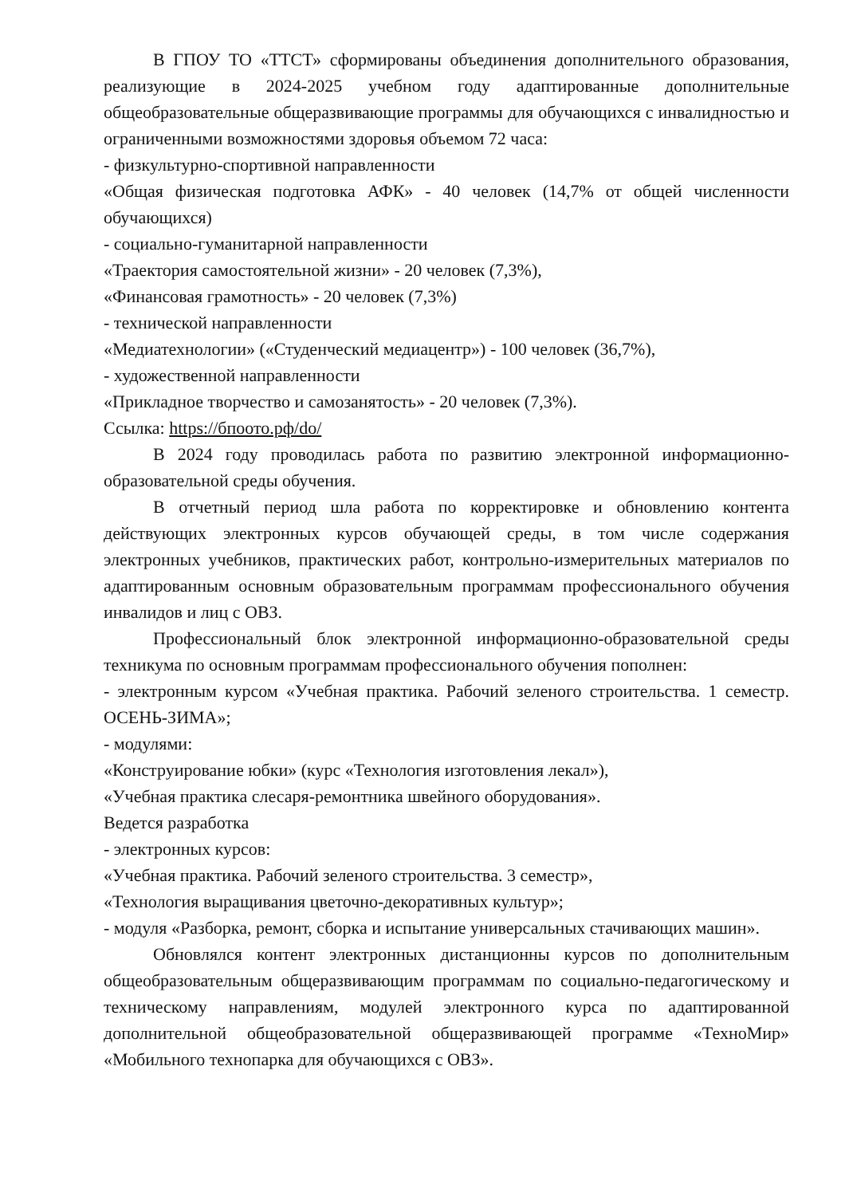В ГПОУ ТО «ТТСТ» сформированы объединения дополнительного образования, реализующие в 2024-2025 учебном году адаптированные дополнительные общеобразовательные общеразвивающие программы для обучающихся с инвалидностью и ограниченными возможностями здоровья объемом 72 часа:
- физкультурно-спортивной направленности
«Общая физическая подготовка АФК» - 40 человек (14,7% от общей численности обучающихся)
- социально-гуманитарной направленности
«Траектория самостоятельной жизни» - 20 человек (7,3%),
«Финансовая грамотность» - 20 человек (7,3%)
- технической направленности
«Медиатехнологии» («Студенческий медиацентр») - 100 человек (36,7%),
- художественной направленности
«Прикладное творчество и самозанятость» - 20 человек (7,3%).
Ссылка: https://бпоото.рф/do/
В 2024 году проводилась работа по развитию электронной информационно-образовательной среды обучения.
В отчетный период шла работа по корректировке и обновлению контента действующих электронных курсов обучающей среды, в том числе содержания электронных учебников, практических работ, контрольно-измерительных материалов по адаптированным основным образовательным программам профессионального обучения инвалидов и лиц с ОВЗ.
Профессиональный блок электронной информационно-образовательной среды техникума по основным программам профессионального обучения пополнен:
- электронным курсом «Учебная практика. Рабочий зеленого строительства. 1 семестр. ОСЕНЬ-ЗИМА»;
- модулями:
«Конструирование юбки» (курс «Технология изготовления лекал»),
«Учебная практика слесаря-ремонтника швейного оборудования».
Ведется разработка
- электронных курсов:
«Учебная практика. Рабочий зеленого строительства. 3 семестр»,
«Технология выращивания цветочно-декоративных культур»;
- модуля «Разборка, ремонт, сборка и испытание универсальных стачивающих машин».
Обновлялся контент электронных дистанционны курсов по дополнительным общеобразовательным общеразвивающим программам по социально-педагогическому и техническому направлениям, модулей электронного курса по адаптированной дополнительной общеобразовательной общеразвивающей программе «ТехноМир» «Мобильного технопарка для обучающихся с ОВЗ».